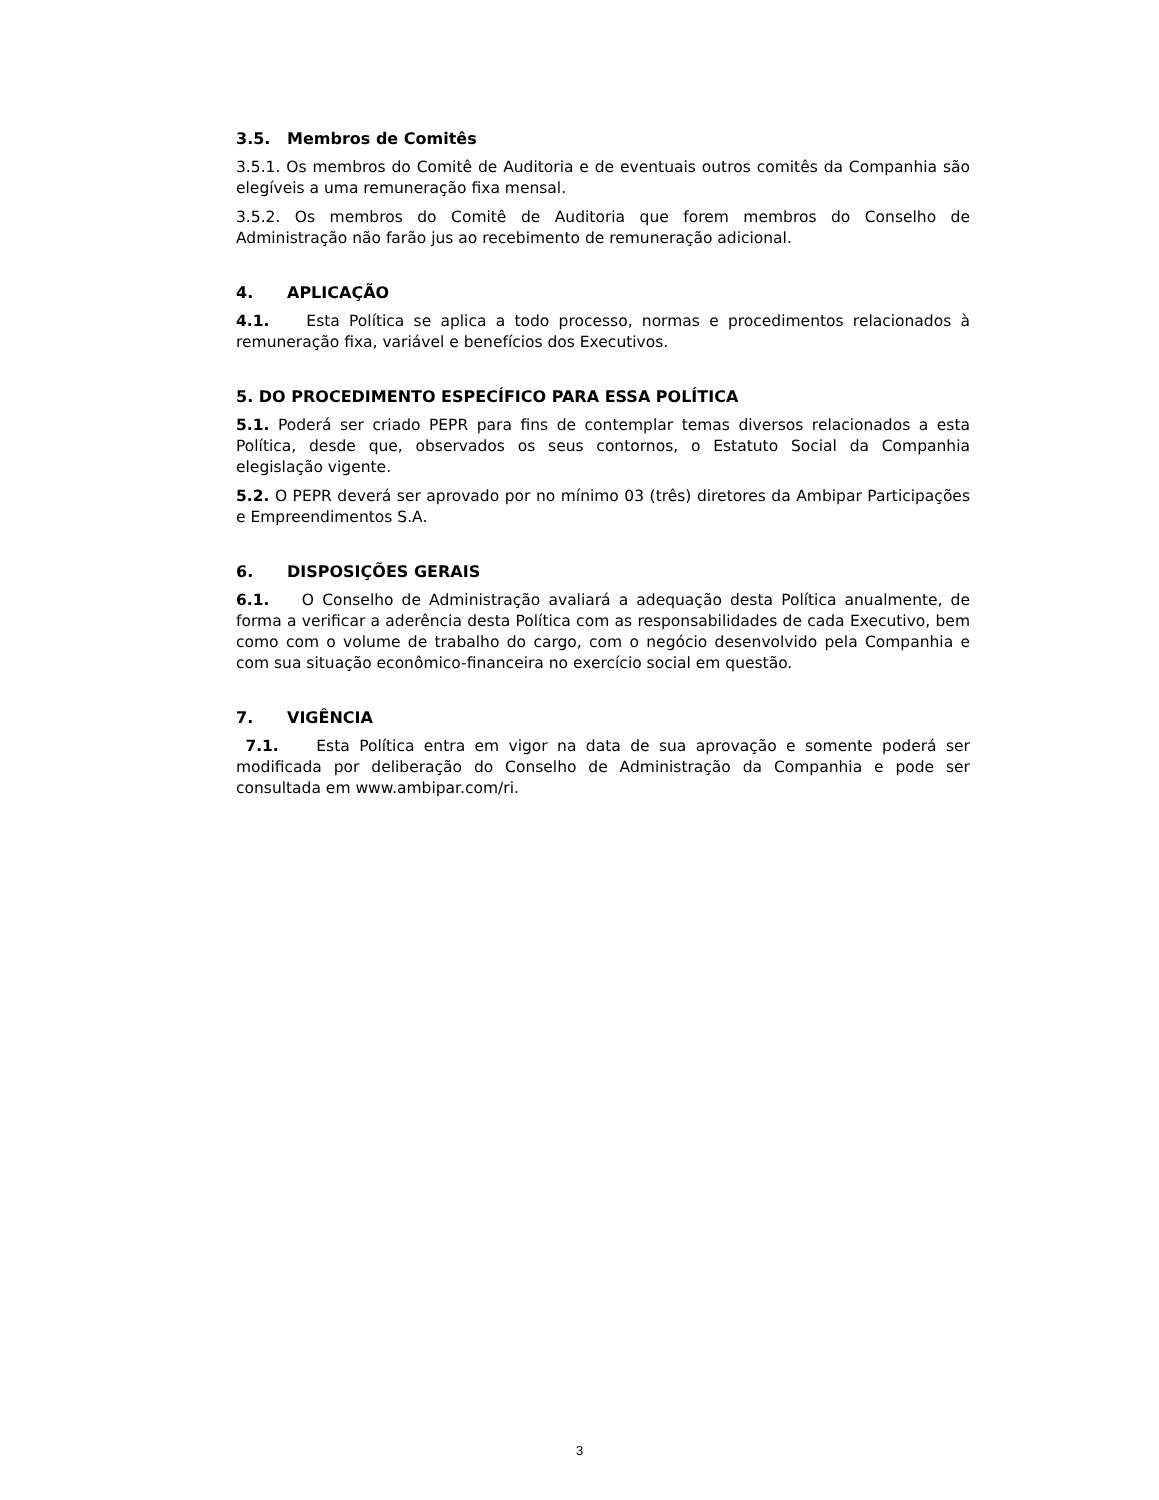3.5. Membros de Comitês
3.5.1. Os membros do Comitê de Auditoria e de eventuais outros comitês da Companhia são elegíveis a uma remuneração fixa mensal.
3.5.2. Os membros do Comitê de Auditoria que forem membros do Conselho de Administração não farão jus ao recebimento de remuneração adicional.
4. APLICAÇÃO
4.1. Esta Política se aplica a todo processo, normas e procedimentos relacionados à remuneração fixa, variável e benefícios dos Executivos.
5. DO PROCEDIMENTO ESPECÍFICO PARA ESSA POLÍTICA
5.1. Poderá ser criado PEPR para fins de contemplar temas diversos relacionados a esta Política, desde que, observados os seus contornos, o Estatuto Social da Companhia elegislação vigente.
5.2. O PEPR deverá ser aprovado por no mínimo 03 (três) diretores da Ambipar Participações e Empreendimentos S.A.
6. DISPOSIÇÕES GERAIS
6.1. O Conselho de Administração avaliará a adequação desta Política anualmente, de forma a verificar a aderência desta Política com as responsabilidades de cada Executivo, bem como com o volume de trabalho do cargo, com o negócio desenvolvido pela Companhia e com sua situação econômico-financeira no exercício social em questão.
7. VIGÊNCIA
7.1. Esta Política entra em vigor na data de sua aprovação e somente poderá ser modificada por deliberação do Conselho de Administração da Companhia e pode ser consultada em www.ambipar.com/ri.
3